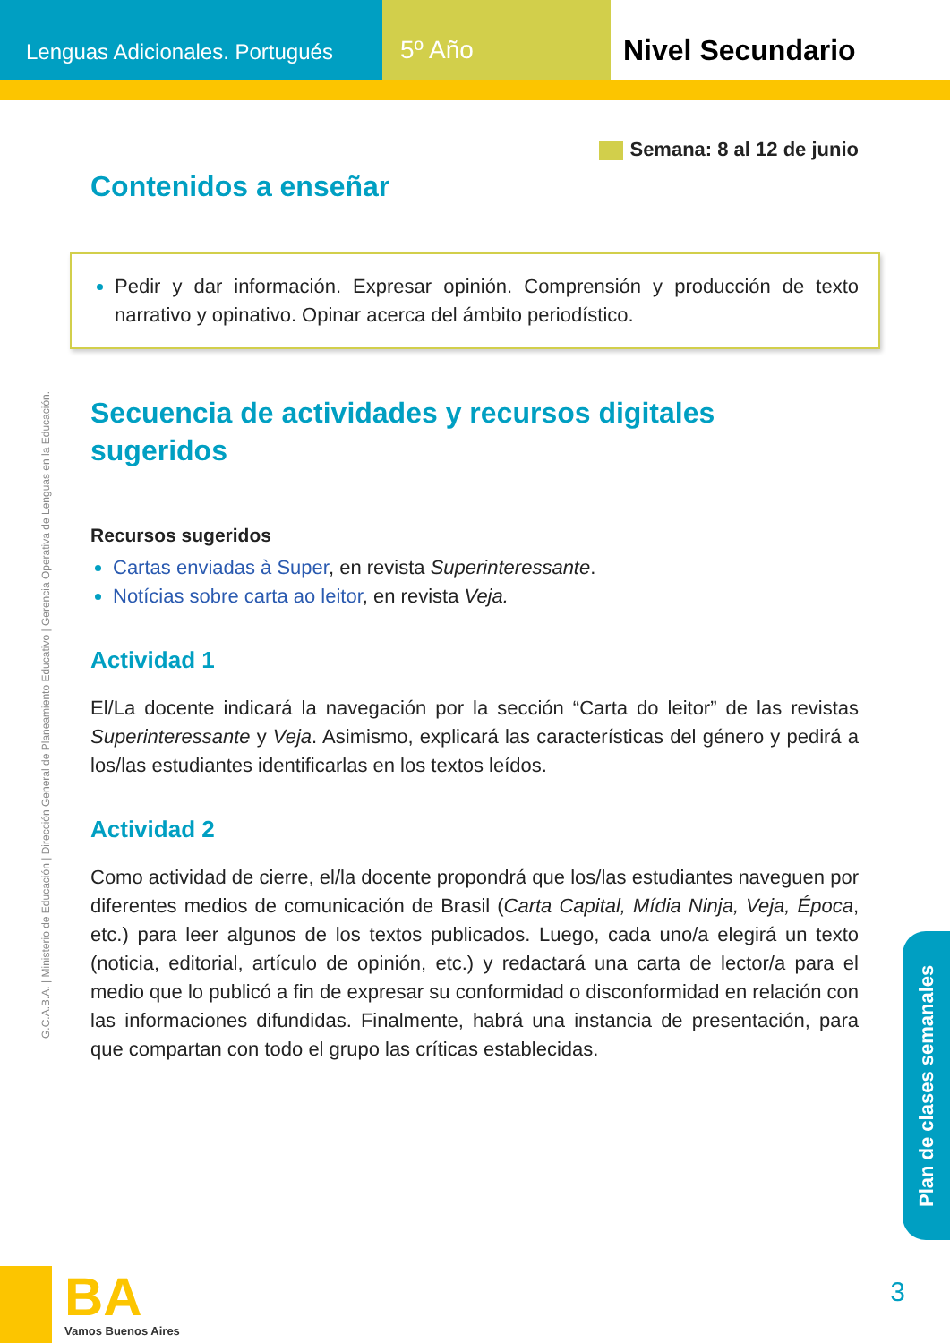Lenguas Adicionales. Portugués
5º Año Nivel Secundario
G.C.A.B.A. | Ministerio de Educación | Dirección General de Planeamiento Educativo | Gerencia Operativa de Lenguas en la Educación.
Semana: 8 al 12 de junio
Contenidos a enseñar
Pedir y dar información. Expresar opinión. Comprensión y producción de texto narrativo y opinativo. Opinar acerca del ámbito periodístico.
Secuencia de actividades y recursos digitales sugeridos
Recursos sugeridos
Cartas enviadas à Super, en revista Superinteressante.
Notícias sobre carta ao leitor, en revista Veja.
Actividad 1
El/La docente indicará la navegación por la sección “Carta do leitor” de las revistas Superinteressante y Veja. Asimismo, explicará las características del género y pedirá a los/las estudiantes identificarlas en los textos leídos.
Actividad 2
Como actividad de cierre, el/la docente propondrá que los/las estudiantes naveguen por diferentes medios de comunicación de Brasil (Carta Capital, Mídia Ninja, Veja, Época, etc.) para leer algunos de los textos publicados. Luego, cada uno/a elegirá un texto (noticia, editorial, artículo de opinión, etc.) y redactará una carta de lector/a para el medio que lo publicó a fin de expresar su conformidad o disconformidad en relación con las informaciones difundidas. Finalmente, habrá una instancia de presentación, para que compartan con todo el grupo las críticas establecidas.
Plan de clases semanales
BA
Vamos Buenos Aires
3